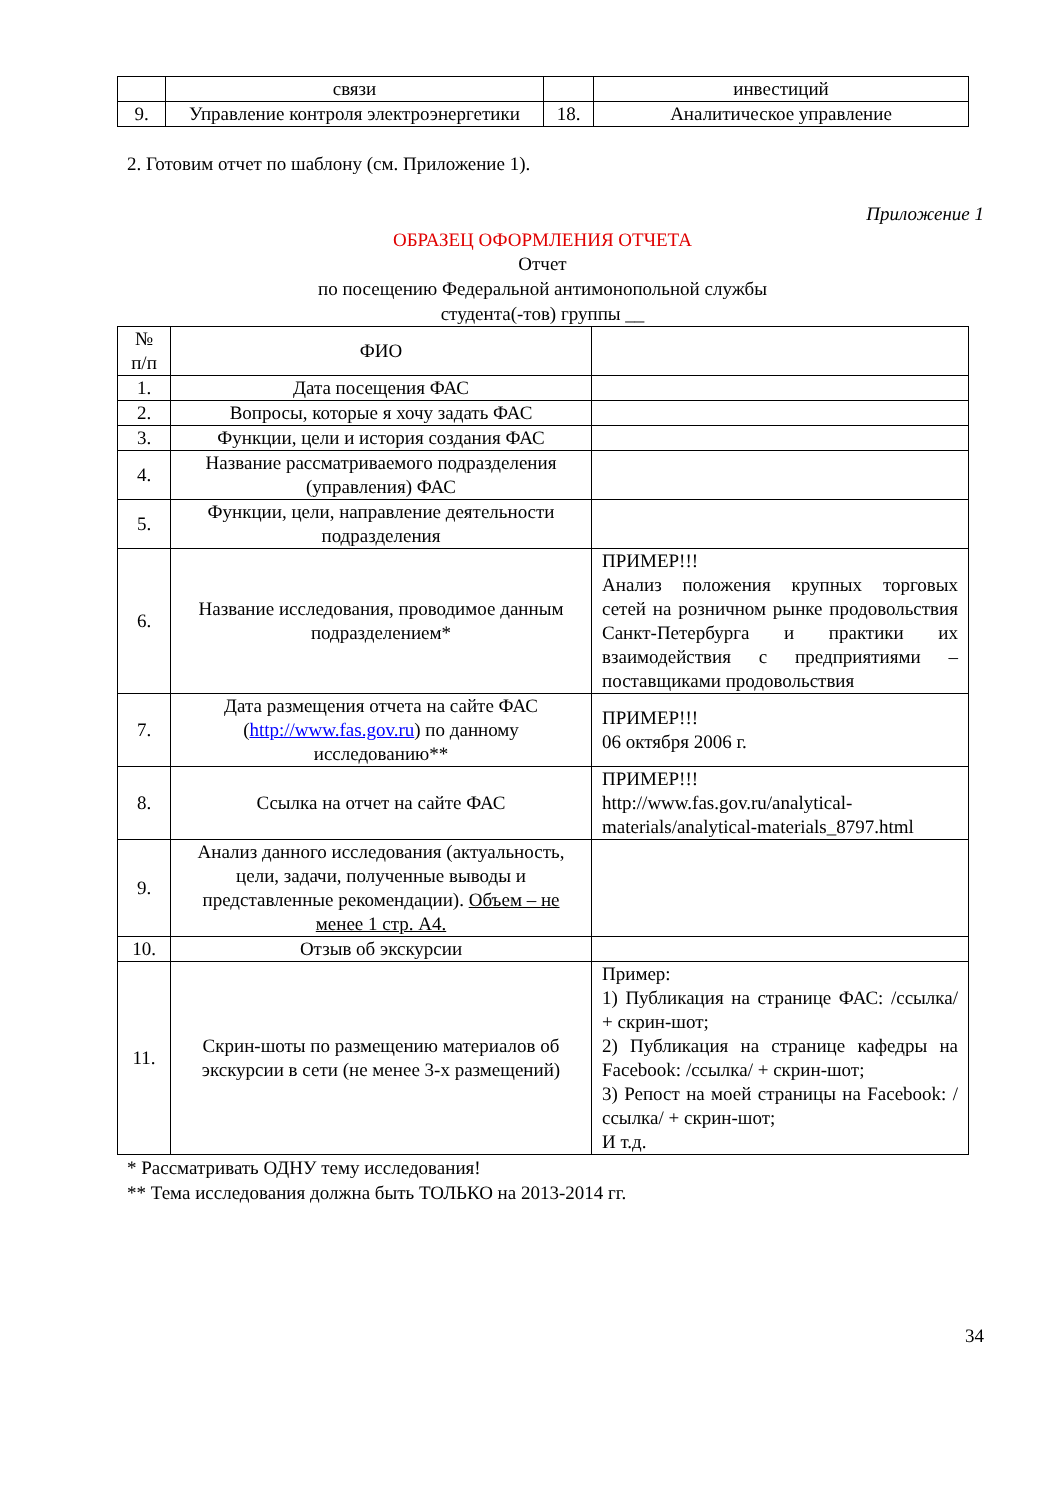| | связи | | инвестиций |
| 9. | Управление контроля электроэнергетики | 18. | Аналитическое управление |
2. Готовим отчет по шаблону (см. Приложение 1).
Приложение 1
ОБРАЗЕЦ ОФОРМЛЕНИЯ ОТЧЕТА
Отчет
по посещению Федеральной антимонопольной службы
студента(-тов) группы __
| № п/п | ФИО | |
| 1. | Дата посещения ФАС | |
| 2. | Вопросы, которые я хочу задать ФАС | |
| 3. | Функции, цели и история создания ФАС | |
| 4. | Название рассматриваемого подразделения (управления) ФАС | |
| 5. | Функции, цели, направление деятельности подразделения | |
| 6. | Название исследования, проводимое данным подразделением* | ПРИМЕР!!! Анализ положения крупных торговых сетей на розничном рынке продовольствия Санкт-Петербурга и практики их взаимодействия с предприятиями – поставщиками продовольствия |
| 7. | Дата размещения отчета на сайте ФАС ( http://www.fas.gov.ru ) по данному исследованию** | ПРИМЕР!!! 06 октября 2006 г. |
| 8. | Ссылка на отчет на сайте ФАС | ПРИМЕР!!! http://www.fas.gov.ru/analytical-materials/analytical-materials_8797.html |
| 9. | Анализ данного исследования (актуальность, цели, задачи, полученные выводы и представленные рекомендации). Объем – не менее 1 стр. А4. | |
| 10. | Отзыв об экскурсии | |
| 11. | Скрин-шоты по размещению материалов об экскурсии в сети (не менее 3-х размещений) | Пример: 1) Публикация на странице ФАС: /ссылка/ + скрин-шот; 2) Публикация на странице кафедры на Facebook: /ссылка/ + скрин-шот; 3) Репост на моей страницы на Facebook: /ссылка/ + скрин-шот; И т.д. |
* Рассматривать ОДНУ тему исследования!
** Тема исследования должна быть ТОЛЬКО на 2013-2014 гг.
34